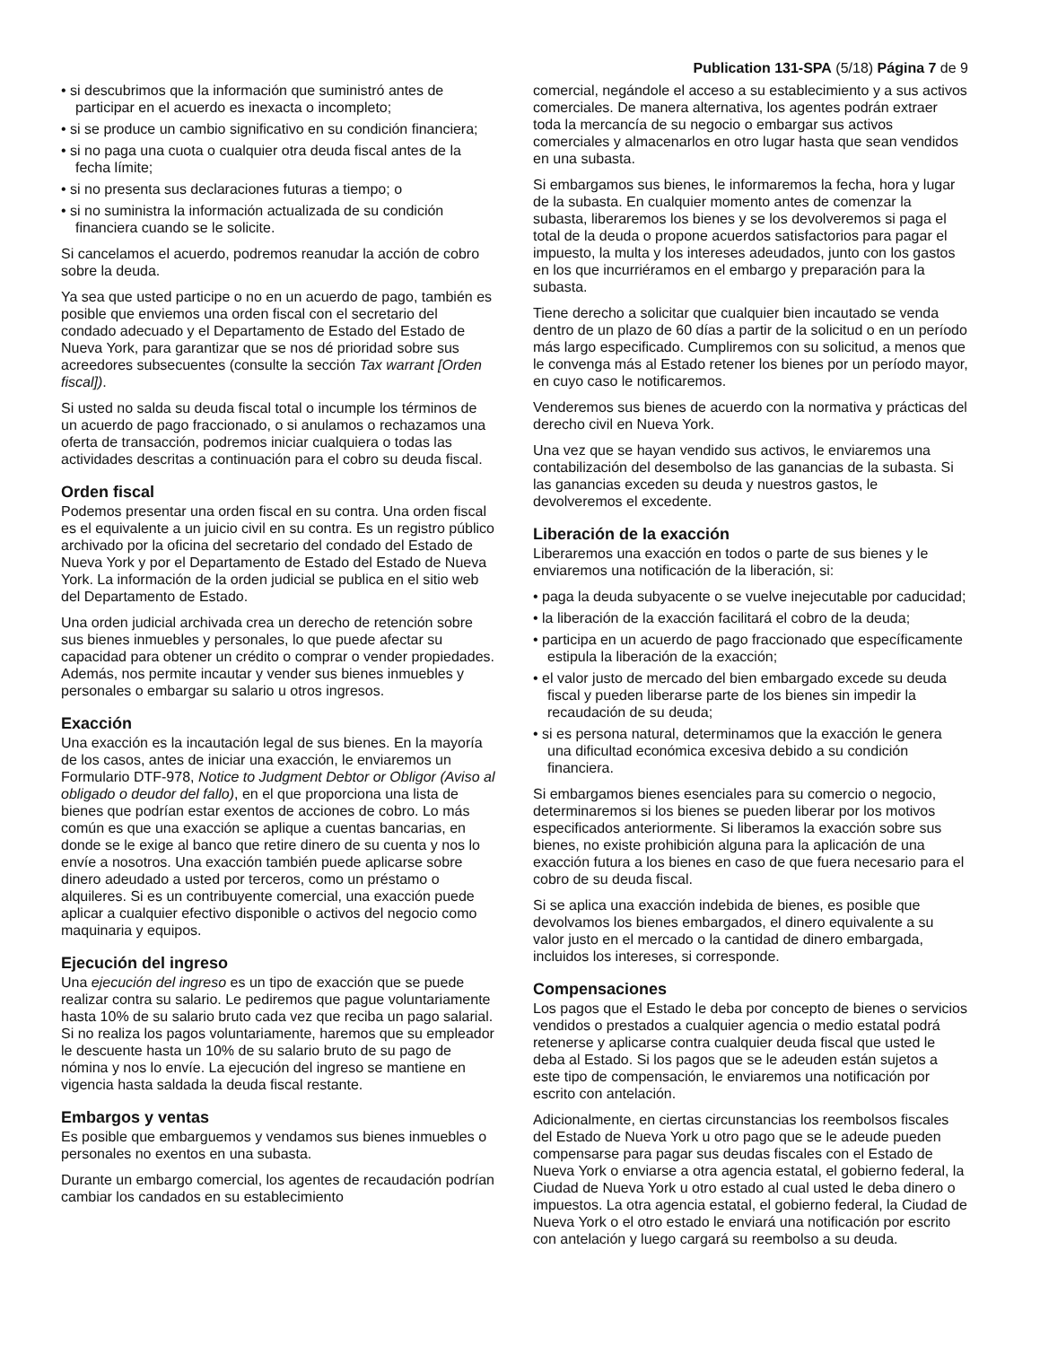Publication 131-SPA (5/18) Página 7 de 9
• si descubrimos que la información que suministró antes de participar en el acuerdo es inexacta o incompleto;
• si se produce un cambio significativo en su condición financiera;
• si no paga una cuota o cualquier otra deuda fiscal antes de la fecha límite;
• si no presenta sus declaraciones futuras a tiempo; o
• si no suministra la información actualizada de su condición financiera cuando se le solicite.
Si cancelamos el acuerdo, podremos reanudar la acción de cobro sobre la deuda.
Ya sea que usted participe o no en un acuerdo de pago, también es posible que enviemos una orden fiscal con el secretario del condado adecuado y el Departamento de Estado del Estado de Nueva York, para garantizar que se nos dé prioridad sobre sus acreedores subsecuentes (consulte la sección Tax warrant [Orden fiscal]).
Si usted no salda su deuda fiscal total o incumple los términos de un acuerdo de pago fraccionado, o si anulamos o rechazamos una oferta de transacción, podremos iniciar cualquiera o todas las actividades descritas a continuación para el cobro su deuda fiscal.
Orden fiscal
Podemos presentar una orden fiscal en su contra. Una orden fiscal es el equivalente a un juicio civil en su contra. Es un registro público archivado por la oficina del secretario del condado del Estado de Nueva York y por el Departamento de Estado del Estado de Nueva York. La información de la orden judicial se publica en el sitio web del Departamento de Estado.
Una orden judicial archivada crea un derecho de retención sobre sus bienes inmuebles y personales, lo que puede afectar su capacidad para obtener un crédito o comprar o vender propiedades. Además, nos permite incautar y vender sus bienes inmuebles y personales o embargar su salario u otros ingresos.
Exacción
Una exacción es la incautación legal de sus bienes. En la mayoría de los casos, antes de iniciar una exacción, le enviaremos un Formulario DTF-978, Notice to Judgment Debtor or Obligor (Aviso al obligado o deudor del fallo), en el que proporciona una lista de bienes que podrían estar exentos de acciones de cobro. Lo más común es que una exacción se aplique a cuentas bancarias, en donde se le exige al banco que retire dinero de su cuenta y nos lo envíe a nosotros. Una exacción también puede aplicarse sobre dinero adeudado a usted por terceros, como un préstamo o alquileres. Si es un contribuyente comercial, una exacción puede aplicar a cualquier efectivo disponible o activos del negocio como maquinaria y equipos.
Ejecución del ingreso
Una ejecución del ingreso es un tipo de exacción que se puede realizar contra su salario. Le pediremos que pague voluntariamente hasta 10% de su salario bruto cada vez que reciba un pago salarial. Si no realiza los pagos voluntariamente, haremos que su empleador le descuente hasta un 10% de su salario bruto de su pago de nómina y nos lo envíe. La ejecución del ingreso se mantiene en vigencia hasta saldada la deuda fiscal restante.
Embargos y ventas
Es posible que embarguemos y vendamos sus bienes inmuebles o personales no exentos en una subasta.
Durante un embargo comercial, los agentes de recaudación podrían cambiar los candados en su establecimiento
comercial, negándole el acceso a su establecimiento y a sus activos comerciales. De manera alternativa, los agentes podrán extraer toda la mercancía de su negocio o embargar sus activos comerciales y almacenarlos en otro lugar hasta que sean vendidos en una subasta.
Si embargamos sus bienes, le informaremos la fecha, hora y lugar de la subasta. En cualquier momento antes de comenzar la subasta, liberaremos los bienes y se los devolveremos si paga el total de la deuda o propone acuerdos satisfactorios para pagar el impuesto, la multa y los intereses adeudados, junto con los gastos en los que incurriéramos en el embargo y preparación para la subasta.
Tiene derecho a solicitar que cualquier bien incautado se venda dentro de un plazo de 60 días a partir de la solicitud o en un período más largo especificado. Cumpliremos con su solicitud, a menos que le convenga más al Estado retener los bienes por un período mayor, en cuyo caso le notificaremos.
Venderemos sus bienes de acuerdo con la normativa y prácticas del derecho civil en Nueva York.
Una vez que se hayan vendido sus activos, le enviaremos una contabilización del desembolso de las ganancias de la subasta. Si las ganancias exceden su deuda y nuestros gastos, le devolveremos el excedente.
Liberación de la exacción
Liberaremos una exacción en todos o parte de sus bienes y le enviaremos una notificación de la liberación, si:
• paga la deuda subyacente o se vuelve inejecutable por caducidad;
• la liberación de la exacción facilitará el cobro de la deuda;
• participa en un acuerdo de pago fraccionado que específicamente estipula la liberación de la exacción;
• el valor justo de mercado del bien embargado excede su deuda fiscal y pueden liberarse parte de los bienes sin impedir la recaudación de su deuda;
• si es persona natural, determinamos que la exacción le genera una dificultad económica excesiva debido a su condición financiera.
Si embargamos bienes esenciales para su comercio o negocio, determinaremos si los bienes se pueden liberar por los motivos especificados anteriormente. Si liberamos la exacción sobre sus bienes, no existe prohibición alguna para la aplicación de una exacción futura a los bienes en caso de que fuera necesario para el cobro de su deuda fiscal.
Si se aplica una exacción indebida de bienes, es posible que devolvamos los bienes embargados, el dinero equivalente a su valor justo en el mercado o la cantidad de dinero embargada, incluidos los intereses, si corresponde.
Compensaciones
Los pagos que el Estado le deba por concepto de bienes o servicios vendidos o prestados a cualquier agencia o medio estatal podrá retenerse y aplicarse contra cualquier deuda fiscal que usted le deba al Estado. Si los pagos que se le adeuden están sujetos a este tipo de compensación, le enviaremos una notificación por escrito con antelación.
Adicionalmente, en ciertas circunstancias los reembolsos fiscales del Estado de Nueva York u otro pago que se le adeude pueden compensarse para pagar sus deudas fiscales con el Estado de Nueva York o enviarse a otra agencia estatal, el gobierno federal, la Ciudad de Nueva York u otro estado al cual usted le deba dinero o impuestos. La otra agencia estatal, el gobierno federal, la Ciudad de Nueva York o el otro estado le enviará una notificación por escrito con antelación y luego cargará su reembolso a su deuda.